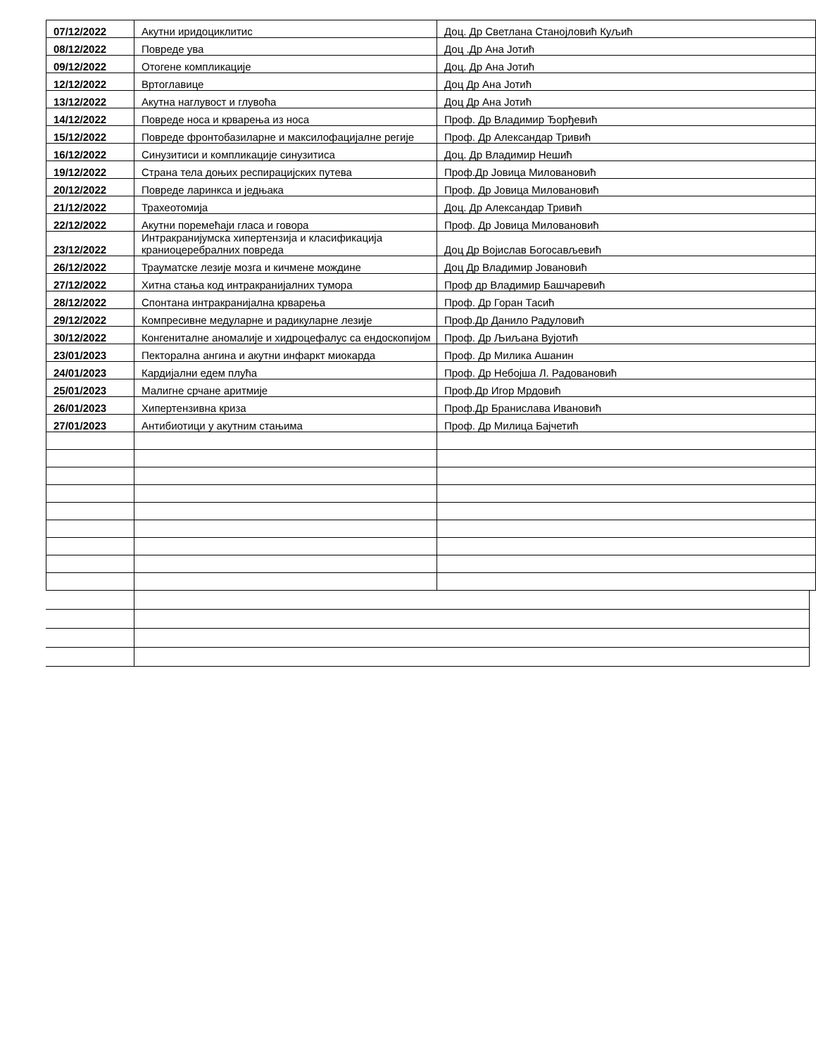| 07/12/2022 | Акутни иридоциклитис | Доц. Др Светлана Станојловић Куљић |
| 08/12/2022 | Повреде ува | Доц .Др Ана Јотић |
| 09/12/2022 | Отогене компликације | Доц. Др Ана Јотић |
| 12/12/2022 | Вртоглавице | Доц Др Ана Јотић |
| 13/12/2022 | Акутна наглувост и глувоћа | Доц Др Ана Јотић |
| 14/12/2022 | Повреде носа и крварења из носа | Проф. Др Владимир Ђорђевић |
| 15/12/2022 | Повреде фронтобазиларне и максилофацијалне регије | Проф. Др Александар Тривић |
| 16/12/2022 | Синузитиси и компликације синузитиса | Доц. Др Владимир Нешић |
| 19/12/2022 | Страна тела доњих респирацијских путева | Проф.Др Јовица Миловановић |
| 20/12/2022 | Повреде ларинкса и једњака | Проф. Др Јовица Миловановић |
| 21/12/2022 | Трахеотомија | Доц. Др Александар Тривић |
| 22/12/2022 | Акутни поремећаји гласа и говора | Проф. Др Јовица Миловановић |
| 23/12/2022 | Интракранијумска хипертензија и класификација краниоцеребралних повреда | Доц Др Војислав Богосављевић |
| 26/12/2022 | Трауматске лезије мозга и кичмене мождине | Доц Др Владимир Јовановић |
| 27/12/2022 | Хитна стања код интракранијалних тумора | Проф др Владимир Башчаревић |
| 28/12/2022 | Спонтана интракранијална крварења | Проф. Др Горан Тасић |
| 29/12/2022 | Компресивне медуларне и радикуларне лезије | Проф.Др Данило Радуловић |
| 30/12/2022 | Конгениталне аномалије и хидроцефалус са ендоскопијом | Проф. Др Љиљана Вујотић |
| 23/01/2023 | Пекторална ангина и акутни инфаркт миокарда | Проф. Др Милика Ашанин |
| 24/01/2023 | Кардијални едем плућа | Проф. Др Небојша Л. Радовановић |
| 25/01/2023 | Малигне срчане аритмије | Проф.Др Игор Мрдовић |
| 26/01/2023 | Хипертензивна криза | Проф.Др Бранислава Ивановић |
| 27/01/2023 | Антибиотици у акутним стањима | Проф. Др Милица Бајчетић |